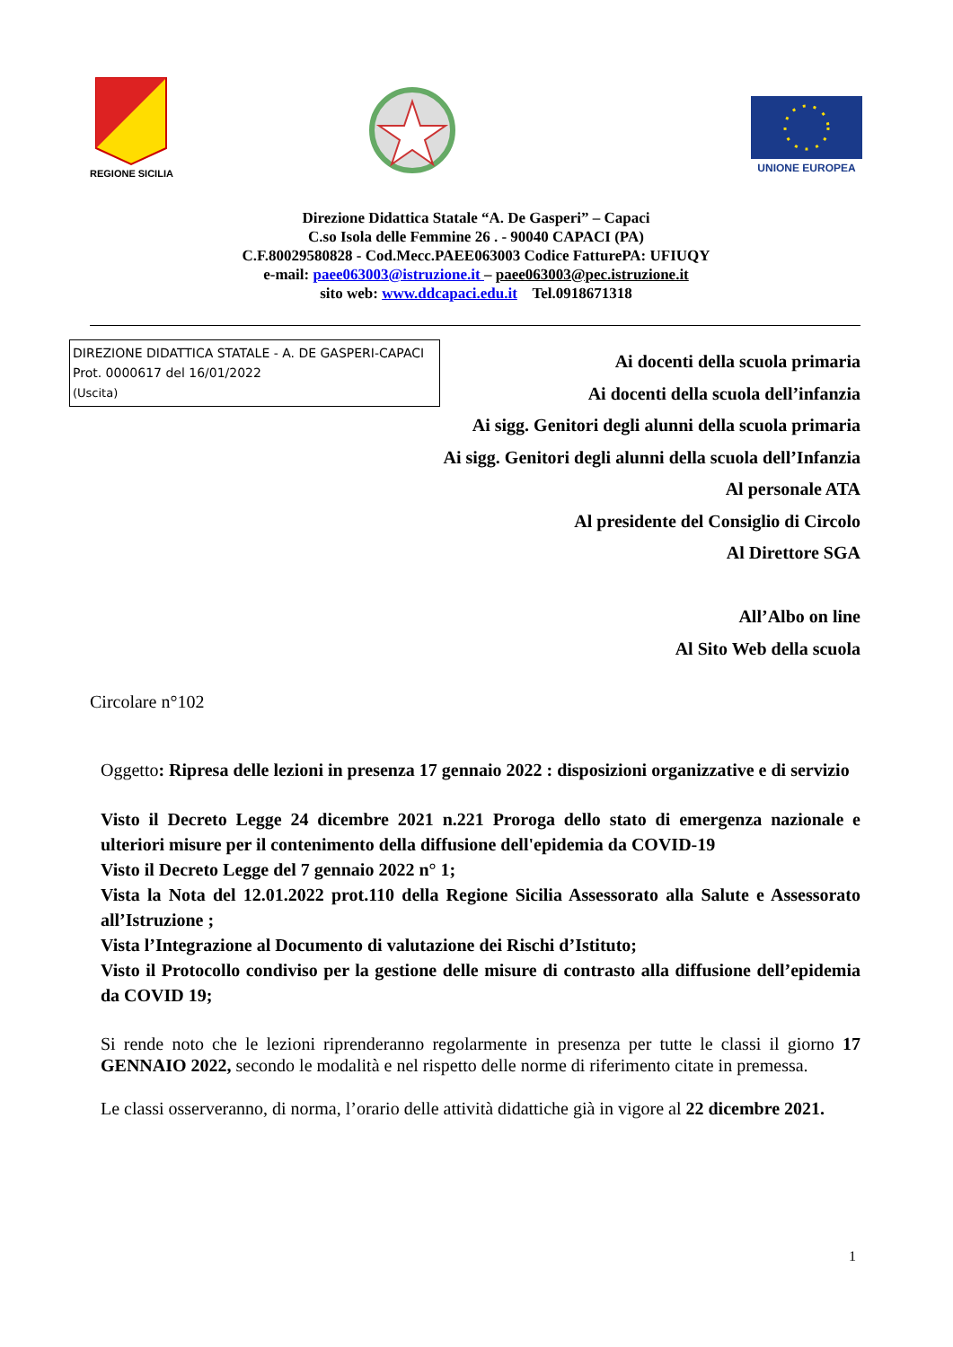REGIONE SICILIA
UNIONE EUROPEA
Direzione Didattica Statale “A. De Gasperi” – Capaci
C.so Isola delle Femmine 26 . - 90040 CAPACI (PA)
C.F.80029580828 - Cod.Mecc.PAEE063003 Codice FatturePA: UFIUQY
e-mail: paee063003@istruzione.it – paee063003@pec.istruzione.it
sito web: www.ddcapaci.edu.it Tel.0918671318
DIREZIONE DIDATTICA STATALE - A. DE GASPERI-CAPACI
Prot. 0000617 del 16/01/2022
(Uscita)
Ai docenti della scuola primaria
Ai docenti della scuola dell’infanzia
Ai sigg. Genitori degli alunni della scuola primaria
Ai sigg. Genitori degli alunni della scuola dell’Infanzia
Al personale ATA
Al presidente del Consiglio di Circolo
Al Direttore SGA
All’Albo on line
Al Sito Web della scuola
Circolare n°102
Oggetto: Ripresa delle lezioni in presenza 17 gennaio 2022 : disposizioni organizzative e di servizio
Visto il Decreto Legge 24 dicembre 2021 n.221 Proroga dello stato di emergenza nazionale e ulteriori misure per il contenimento della diffusione dell'epidemia da COVID-19
Visto il Decreto Legge del 7 gennaio 2022 n° 1;
Vista la Nota del 12.01.2022 prot.110 della Regione Sicilia Assessorato alla Salute e Assessorato all’Istruzione ;
Vista l’Integrazione al Documento di valutazione dei Rischi d’Istituto;
Visto il Protocollo condiviso per la gestione delle misure di contrasto alla diffusione dell’epidemia da COVID 19;
Si rende noto che le lezioni riprenderanno regolarmente in presenza per tutte le classi il giorno 17 GENNAIO 2022, secondo le modalità e nel rispetto delle norme di riferimento citate in premessa.
Le classi osserveranno, di norma, l’orario delle attività didattiche già in vigore al 22 dicembre 2021.
1